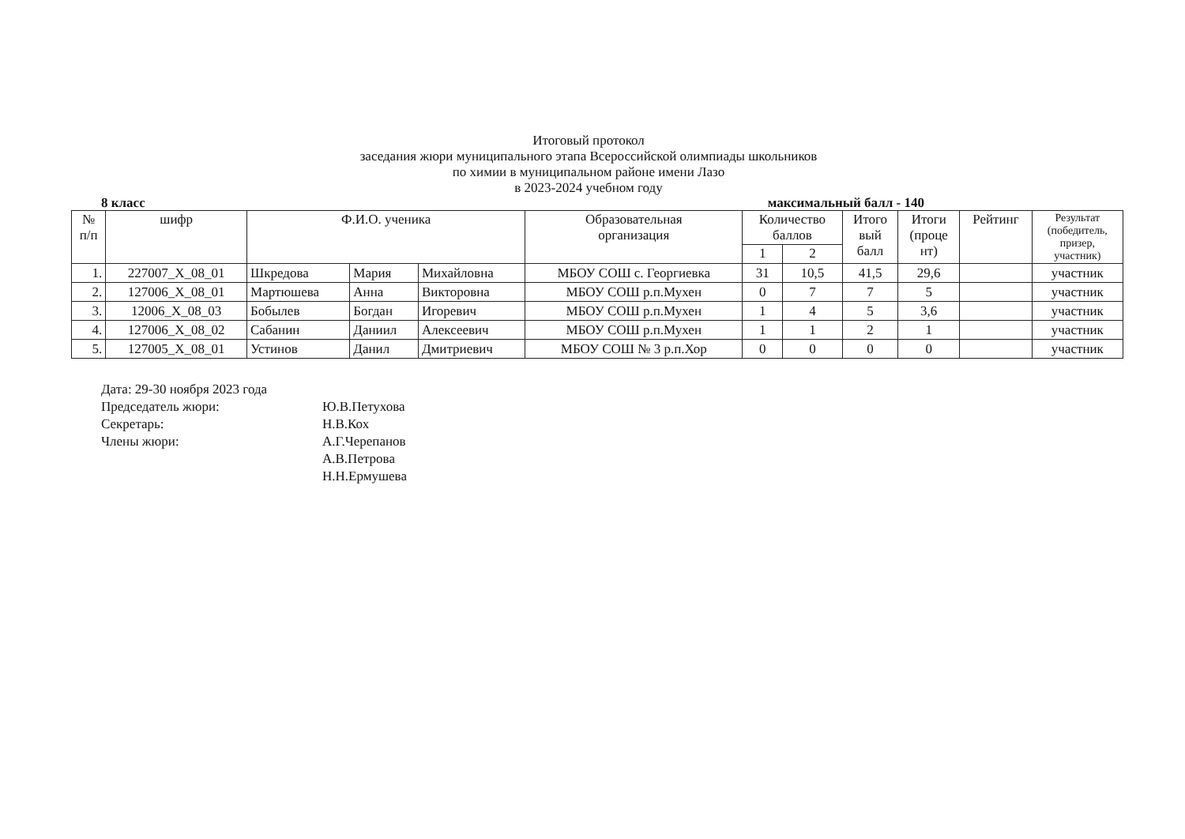Итоговый протокол
заседания жюри муниципального этапа Всероссийской олимпиады школьников
по химии в муниципальном районе имени Лазо
в 2023-2024 учебном году
8 класс максимальный балл - 140
| № п/п | шифр | Ф.И.О. ученика | | | Образовательная организация | Количество баллов | | Итого вый балл | Итоги (проце нт) | Рейтинг | Результат (победитель, призер, участник) |
| --- | --- | --- | --- | --- | --- | --- | --- | --- | --- | --- | --- |
| | | | | | | 1 | 2 | | | | |
| 1. | 227007_X_08_01 | Шкредова | Мария | Михайловна | МБОУ СОШ с. Георгиевка | 31 | 10,5 | 41,5 | 29,6 | | участник |
| 2. | 127006_X_08_01 | Мартюшева | Анна | Викторовна | МБОУ СОШ р.п.Мухен | 0 | 7 | 7 | 5 | | участник |
| 3. | 12006_X_08_03 | Бобылев | Богдан | Игоревич | МБОУ СОШ р.п.Мухен | 1 | 4 | 5 | 3,6 | | участник |
| 4. | 127006_X_08_02 | Сабанин | Даниил | Алексеевич | МБОУ СОШ р.п.Мухен | 1 | 1 | 2 | 1 | | участник |
| 5. | 127005_X_08_01 | Устинов | Данил | Дмитриевич | МБОУ СОШ № 3 р.п.Хор | 0 | 0 | 0 | 0 | | участник |
Дата: 29-30 ноября 2023 года
Председатель жюри: Ю.В.Петухова
Секретарь: Н.В.Кох
Члены жюри: А.Г.Черепанов
А.В.Петрова
Н.Н.Ермушева